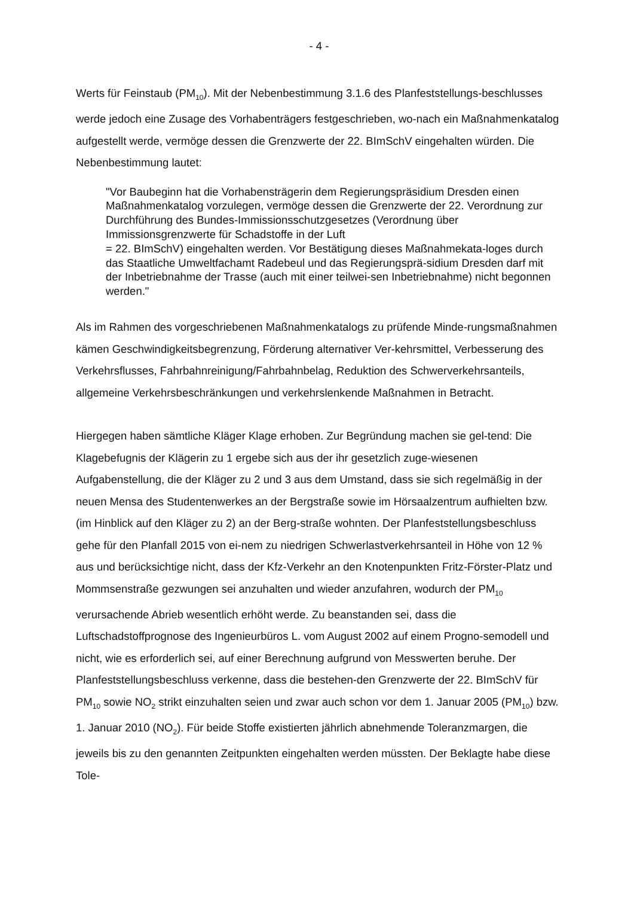- 4 -
Werts für Feinstaub (PM<sub>10</sub>). Mit der Nebenbestimmung 3.1.6 des Planfeststellungs-beschlusses werde jedoch eine Zusage des Vorhabenträgers festgeschrieben, wo-nach ein Maßnahmenkatalog aufgestellt werde, vermöge dessen die Grenzwerte der 22. BImSchV eingehalten würden. Die Nebenbestimmung lautet:
"Vor Baubeginn hat die Vorhabensträgerin dem Regierungspräsidium Dresden einen Maßnahmenkatalog vorzulegen, vermöge dessen die Grenzwerte der 22. Verordnung zur Durchführung des Bundes-Immissionsschutzgesetzes (Verordnung über Immissionsgrenzwerte für Schadstoffe in der Luft
= 22. BImSchV) eingehalten werden. Vor Bestätigung dieses Maßnahmekata-loges durch das Staatliche Umweltfachamt Radebeul und das Regierungsprä-sidium Dresden darf mit der Inbetriebnahme der Trasse (auch mit einer teilwei-sen Inbetriebnahme) nicht begonnen werden."
Als im Rahmen des vorgeschriebenen Maßnahmenkatalogs zu prüfende Minde-rungsmaßnahmen kämen Geschwindigkeitsbegrenzung, Förderung alternativer Ver-kehrsmittel, Verbesserung des Verkehrsflusses, Fahrbahnreinigung/Fahrbahnbelag, Reduktion des Schwerverkehrsanteils, allgemeine Verkehrsbeschränkungen und verkehrslenkende Maßnahmen in Betracht.
Hiergegen haben sämtliche Kläger Klage erhoben. Zur Begründung machen sie gel-tend: Die Klagebefugnis der Klägerin zu 1 ergebe sich aus der ihr gesetzlich zuge-wiesenen Aufgabenstellung, die der Kläger zu 2 und 3 aus dem Umstand, dass sie sich regelmäßig in der neuen Mensa des Studentenwerkes an der Bergstraße sowie im Hörsaalzentrum aufhielten bzw. (im Hinblick auf den Kläger zu 2) an der Berg-straße wohnten. Der Planfeststellungsbeschluss gehe für den Planfall 2015 von ei-nem zu niedrigen Schwerlastverkehrsanteil in Höhe von 12 % aus und berücksichtige nicht, dass der Kfz-Verkehr an den Knotenpunkten Fritz-Förster-Platz und Mommsenstraße gezwungen sei anzuhalten und wieder anzufahren, wodurch der PM<sub>10</sub> verursachende Abrieb wesentlich erhöht werde. Zu beanstanden sei, dass die Luftschadstoffprognose des Ingenieurbüros L. vom August 2002 auf einem Progno-semodell und nicht, wie es erforderlich sei, auf einer Berechnung aufgrund von Messwerten beruhe. Der Planfeststellungsbeschluss verkenne, dass die bestehen-den Grenzwerte der 22. BImSchV für PM<sub>10</sub> sowie NO<sub>2</sub> strikt einzuhalten seien und zwar auch schon vor dem 1. Januar 2005 (PM<sub>10</sub>) bzw. 1. Januar 2010 (NO<sub>2</sub>). Für beide Stoffe existierten jährlich abnehmende Toleranzmargen, die jeweils bis zu den genannten Zeitpunkten eingehalten werden müssten. Der Beklagte habe diese Tole-